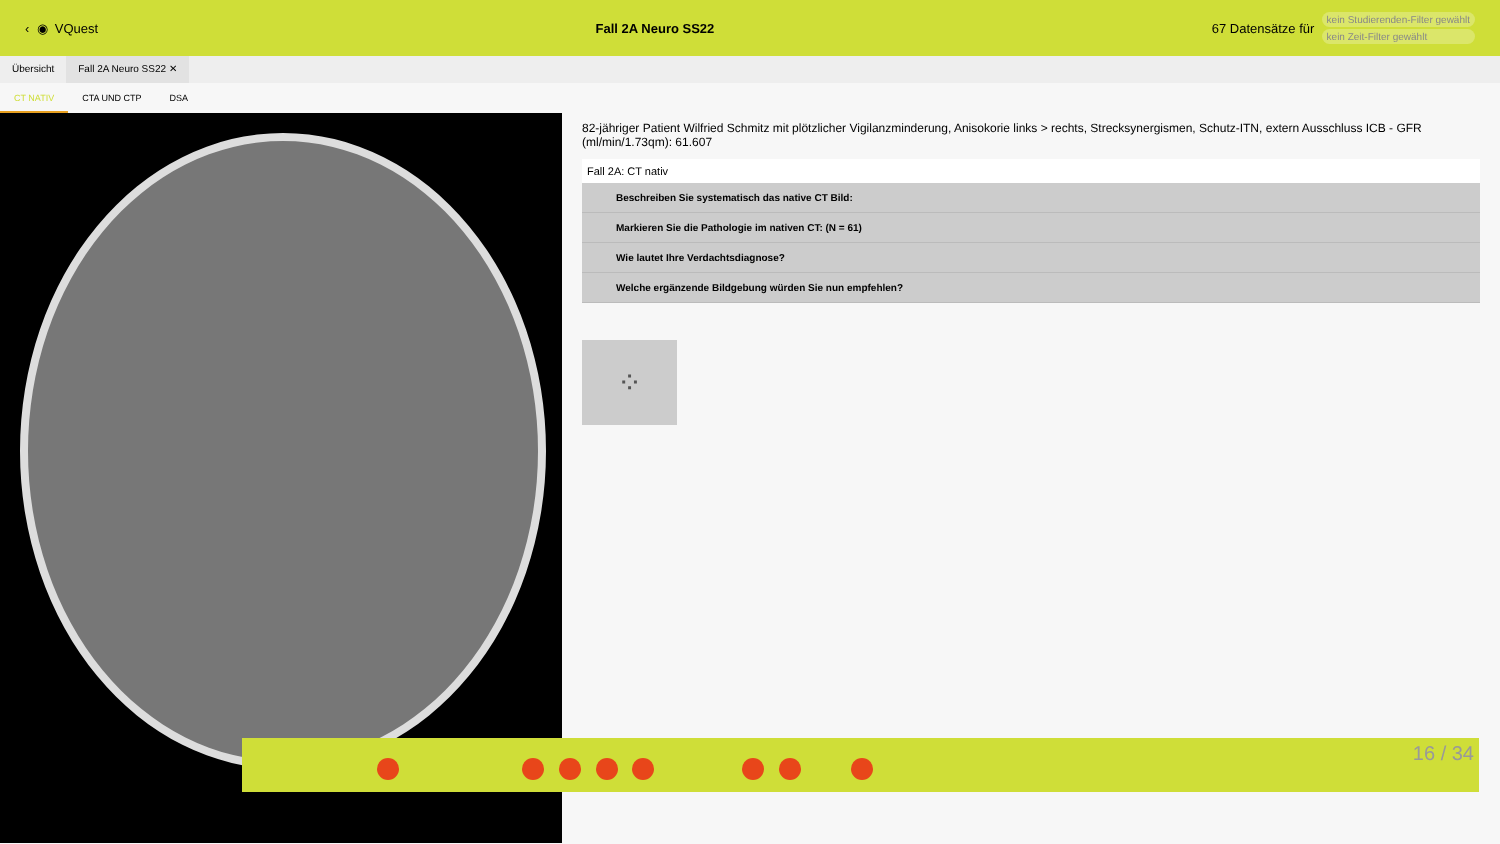‹ ◉ VQuest Fall 2A Neuro SS22 67 Datensätze für
kein Studierenden-Filter gewählt
kein Zeit-Filter gewählt
Übersicht Fall 2A Neuro SS22 ✕
CT NATIV CTA UND CTP DSA
82-jähriger Patient Wilfried Schmitz mit plötzlicher Vigilanzminderung, Anisokorie links > rechts, Strecksynergismen, Schutz-ITN, extern Ausschluss ICB - GFR (ml/min/1.73qm): 61.607
Fall 2A: CT nativ
Beschreiben Sie systematisch das native CT Bild:
Markieren Sie die Pathologie im nativen CT: (N = 61)
Wie lautet Ihre Verdachtsdiagnose?
Welche ergänzende Bildgebung würden Sie nun empfehlen?
⁘
16 / 34